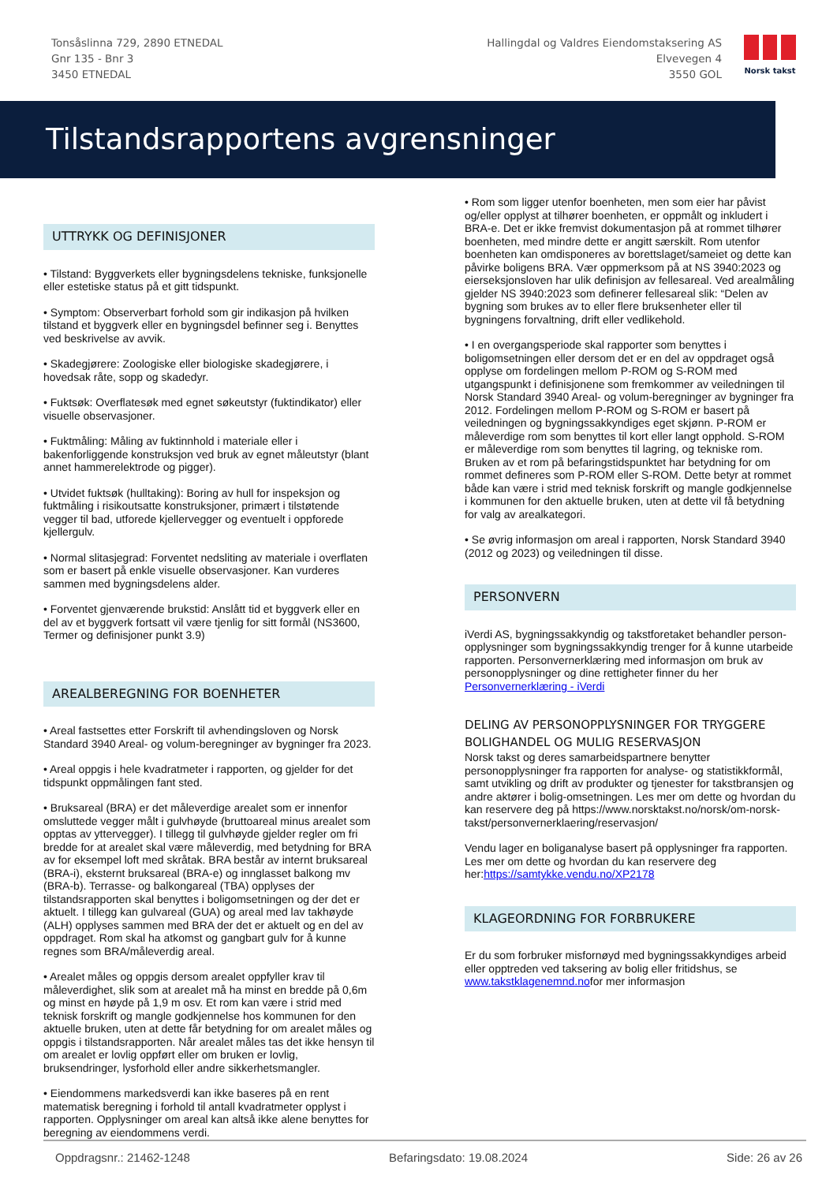Tonsåslinna 729, 2890 ETNEDAL
Gnr 135 - Bnr 3
3450 ETNEDAL
Hallingdal og Valdres Eiendomstaksering AS
Elvevegen 4
3550 GOL
Norsk takst
Tilstandsrapportens avgrensninger
UTTRYKK OG DEFINISJONER
• Tilstand: Byggverkets eller bygningsdelens tekniske, funksjonelle eller estetiske status på et gitt tidspunkt.
• Symptom: Observerbart forhold som gir indikasjon på hvilken tilstand et byggverk eller en bygningsdel befinner seg i. Benyttes ved beskrivelse av avvik.
• Skadegjørere: Zoologiske eller biologiske skadegjørere, i hovedsak råte, sopp og skadedyr.
• Fuktsøk: Overflatesøk med egnet søkeutstyr (fuktindikator) eller visuelle observasjoner.
• Fuktmåling: Måling av fuktinnhold i materiale eller i bakenforliggende konstruksjon ved bruk av egnet måleutstyr (blant annet hammerelektrode og pigger).
• Utvidet fuktsøk (hulltaking): Boring av hull for inspeksjon og fuktmåling i risikoutsatte konstruksjoner, primært i tilstøtende vegger til bad, utforede kjellervegger og eventuelt i oppforede kjellergulv.
• Normal slitasjegrad: Forventet nedsliting av materiale i overflaten som er basert på enkle visuelle observasjoner. Kan vurderes sammen med bygningsdelens alder.
• Forventet gjenværende brukstid: Anslått tid et byggverk eller en del av et byggverk fortsatt vil være tjenlig for sitt formål (NS3600, Termer og definisjoner punkt 3.9)
AREALBEREGNING FOR BOENHETER
• Areal fastsettes etter Forskrift til avhendingsloven og Norsk Standard 3940 Areal- og volum-beregninger av bygninger fra 2023.
• Areal oppgis i hele kvadratmeter i rapporten, og gjelder for det tidspunkt oppmålingen fant sted.
• Bruksareal (BRA) er det måleverdige arealet som er innenfor omsluttede vegger målt i gulvhøyde (bruttoareal minus arealet som opptas av yttervegger). I tillegg til gulvhøyde gjelder regler om fri bredde for at arealet skal være måleverdig, med betydning for BRA av for eksempel loft med skråtak. BRA består av internt bruksareal (BRA-i), eksternt bruksareal (BRA-e) og innglasset balkong mv (BRA-b). Terrasse- og balkongareal (TBA) opplyses der tilstandsrapporten skal benyttes i boligomsetningen og der det er aktuelt. I tillegg kan gulvareal (GUA) og areal med lav takhøyde (ALH) opplyses sammen med BRA der det er aktuelt og en del av oppdraget. Rom skal ha atkomst og gangbart gulv for å kunne regnes som BRA/måleverdig areal.
• Arealet måles og oppgis dersom arealet oppfyller krav til måleverdighet, slik som at arealet må ha minst en bredde på 0,6m og minst en høyde på 1,9 m osv. Et rom kan være i strid med teknisk forskrift og mangle godkjennelse hos kommunen for den aktuelle bruken, uten at dette får betydning for om arealet måles og oppgis i tilstandsrapporten. Når arealet måles tas det ikke hensyn til om arealet er lovlig oppført eller om bruken er lovlig, bruksendringer, lysforhold eller andre sikkerhetsmangler.
• Eiendommens markedsverdi kan ikke baseres på en rent matematisk beregning i forhold til antall kvadratmeter opplyst i rapporten. Opplysninger om areal kan altså ikke alene benyttes for beregning av eiendommens verdi.
• Rom som ligger utenfor boenheten, men som eier har påvist og/eller opplyst at tilhører boenheten, er oppmålt og inkludert i BRA-e. Det er ikke fremvist dokumentasjon på at rommet tilhører boenheten, med mindre dette er angitt særskilt. Rom utenfor boenheten kan omdisponeres av borettslaget/sameiet og dette kan påvirke boligens BRA. Vær oppmerksom på at NS 3940:2023 og eierseksjonsloven har ulik definisjon av fellesareal. Ved arealmåling gjelder NS 3940:2023 som definerer fellesareal slik: “Delen av bygning som brukes av to eller flere bruksenheter eller til bygningens forvaltning, drift eller vedlikehold.
• I en overgangsperiode skal rapporter som benyttes i boligomsetningen eller dersom det er en del av oppdraget også opplyse om fordelingen mellom P-ROM og S-ROM med utgangspunkt i definisjonene som fremkommer av veiledningen til Norsk Standard 3940 Areal- og volum-beregninger av bygninger fra 2012. Fordelingen mellom P-ROM og S-ROM er basert på veiledningen og bygningssakkyndiges eget skjønn. P-ROM er måleverdige rom som benyttes til kort eller langt opphold. S-ROM er måleverdige rom som benyttes til lagring, og tekniske rom. Bruken av et rom på befaringstidspunktet har betydning for om rommet defineres som P-ROM eller S-ROM. Dette betyr at rommet både kan være i strid med teknisk forskrift og mangle godkjennelse i kommunen for den aktuelle bruken, uten at dette vil få betydning for valg av arealkategori.
• Se øvrig informasjon om areal i rapporten, Norsk Standard 3940 (2012 og 2023) og veiledningen til disse.
PERSONVERN
iVerdi AS, bygningssakkyndig og takstforetaket behandler person-opplysninger som bygningssakkyndig trenger for å kunne utarbeide rapporten. Personvernerklæring med informasjon om bruk av personopplysninger og dine rettigheter finner du her Personvernerklæring - iVerdi
DELING AV PERSONOPPLYSNINGER FOR TRYGGERE BOLIGHANDEL OG MULIG RESERVASJON
Norsk takst og deres samarbeidspartnere benytter personopplysninger fra rapporten for analyse- og statistikkformål, samt utvikling og drift av produkter og tjenester for takstbransjen og andre aktører i bolig-omsetningen. Les mer om dette og hvordan du kan reservere deg på https://www.norsktakst.no/norsk/om-norsk-takst/personvernerklaering/reservasjon/
Vendu lager en boliganalyse basert på opplysninger fra rapporten. Les mer om dette og hvordan du kan reservere deg her:https://samtykke.vendu.no/XP2178
KLAGEORDNING FOR FORBRUKERE
Er du som forbruker misfornøyd med bygningssakkyndiges arbeid eller opptreden ved taksering av bolig eller fritidshus, se www.takstklagenemnd.nofor mer informasjon
Oppdragsnr.: 21462-1248 Befaringsdato: 19.08.2024 Side: 26 av 26